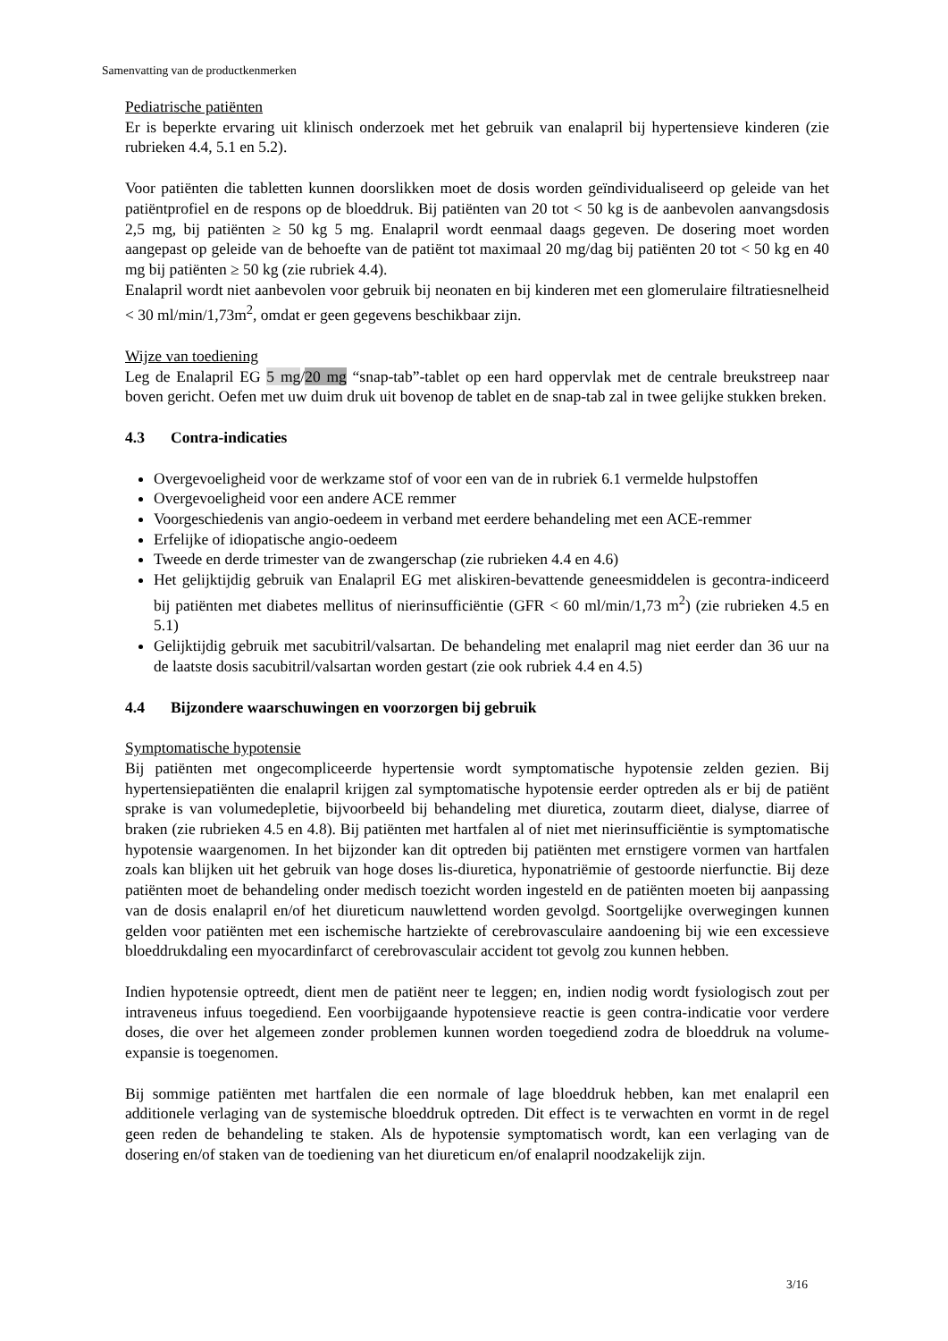Samenvatting van de productkenmerken
Pediatrische patiënten
Er is beperkte ervaring uit klinisch onderzoek met het gebruik van enalapril bij hypertensieve kinderen (zie rubrieken 4.4, 5.1 en 5.2).
Voor patiënten die tabletten kunnen doorslikken moet de dosis worden geïndividualiseerd op geleide van het patiëntprofiel en de respons op de bloeddruk. Bij patiënten van 20 tot < 50 kg is de aanbevolen aanvangsdosis 2,5 mg, bij patiënten ≥ 50 kg 5 mg. Enalapril wordt eenmaal daags gegeven. De dosering moet worden aangepast op geleide van de behoefte van de patiënt tot maximaal 20 mg/dag bij patiënten 20 tot < 50 kg en 40 mg bij patiënten ≥ 50 kg (zie rubriek 4.4).
Enalapril wordt niet aanbevolen voor gebruik bij neonaten en bij kinderen met een glomerulaire filtratiesnelheid < 30 ml/min/1,73m<sup>2</sup>, omdat er geen gegevens beschikbaar zijn.
Wijze van toediening
Leg de Enalapril EG 5 mg/20 mg “snap-tab”-tablet op een hard oppervlak met de centrale breukstreep naar boven gericht. Oefen met uw duim druk uit bovenop de tablet en de snap-tab zal in twee gelijke stukken breken.
4.3 Contra-indicaties
Overgevoeligheid voor de werkzame stof of voor een van de in rubriek 6.1 vermelde hulpstoffen
Overgevoeligheid voor een andere ACE remmer
Voorgeschiedenis van angio-oedeem in verband met eerdere behandeling met een ACE-remmer
Erfelijke of idiopatische angio-oedeem
Tweede en derde trimester van de zwangerschap (zie rubrieken 4.4 en 4.6)
Het gelijktijdig gebruik van Enalapril EG met aliskiren-bevattende geneesmiddelen is gecontra-indiceerd bij patiënten met diabetes mellitus of nierinsufficiëntie (GFR < 60 ml/min/1,73 m<sup>2</sup>) (zie rubrieken 4.5 en 5.1)
Gelijktijdig gebruik met sacubitril/valsartan. De behandeling met enalapril mag niet eerder dan 36 uur na de laatste dosis sacubitril/valsartan worden gestart (zie ook rubriek 4.4 en 4.5)
4.4 Bijzondere waarschuwingen en voorzorgen bij gebruik
Symptomatische hypotensie
Bij patiënten met ongecompliceerde hypertensie wordt symptomatische hypotensie zelden gezien. Bij hypertensiepatiënten die enalapril krijgen zal symptomatische hypotensie eerder optreden als er bij de patiënt sprake is van volumedepletie, bijvoorbeeld bij behandeling met diuretica, zoutarm dieet, dialyse, diarree of braken (zie rubrieken 4.5 en 4.8). Bij patiënten met hartfalen al of niet met nierinsufficiëntie is symptomatische hypotensie waargenomen. In het bijzonder kan dit optreden bij patiënten met ernstigere vormen van hartfalen zoals kan blijken uit het gebruik van hoge doses lis-diuretica, hyponatriëmie of gestoorde nierfunctie. Bij deze patiënten moet de behandeling onder medisch toezicht worden ingesteld en de patiënten moeten bij aanpassing van de dosis enalapril en/of het diureticum nauwlettend worden gevolgd. Soortgelijke overwegingen kunnen gelden voor patiënten met een ischemische hartziekte of cerebrovasculaire aandoening bij wie een excessieve bloeddrukdaling een myocardinfarct of cerebrovasculair accident tot gevolg zou kunnen hebben.
Indien hypotensie optreedt, dient men de patiënt neer te leggen; en, indien nodig wordt fysiologisch zout per intraveneus infuus toegediend. Een voorbijgaande hypotensieve reactie is geen contra-indicatie voor verdere doses, die over het algemeen zonder problemen kunnen worden toegediend zodra de bloeddruk na volume-expansie is toegenomen.
Bij sommige patiënten met hartfalen die een normale of lage bloeddruk hebben, kan met enalapril een additionele verlaging van de systemische bloeddruk optreden. Dit effect is te verwachten en vormt in de regel geen reden de behandeling te staken. Als de hypotensie symptomatisch wordt, kan een verlaging van de dosering en/of staken van de toediening van het diureticum en/of enalapril noodzakelijk zijn.
3/16